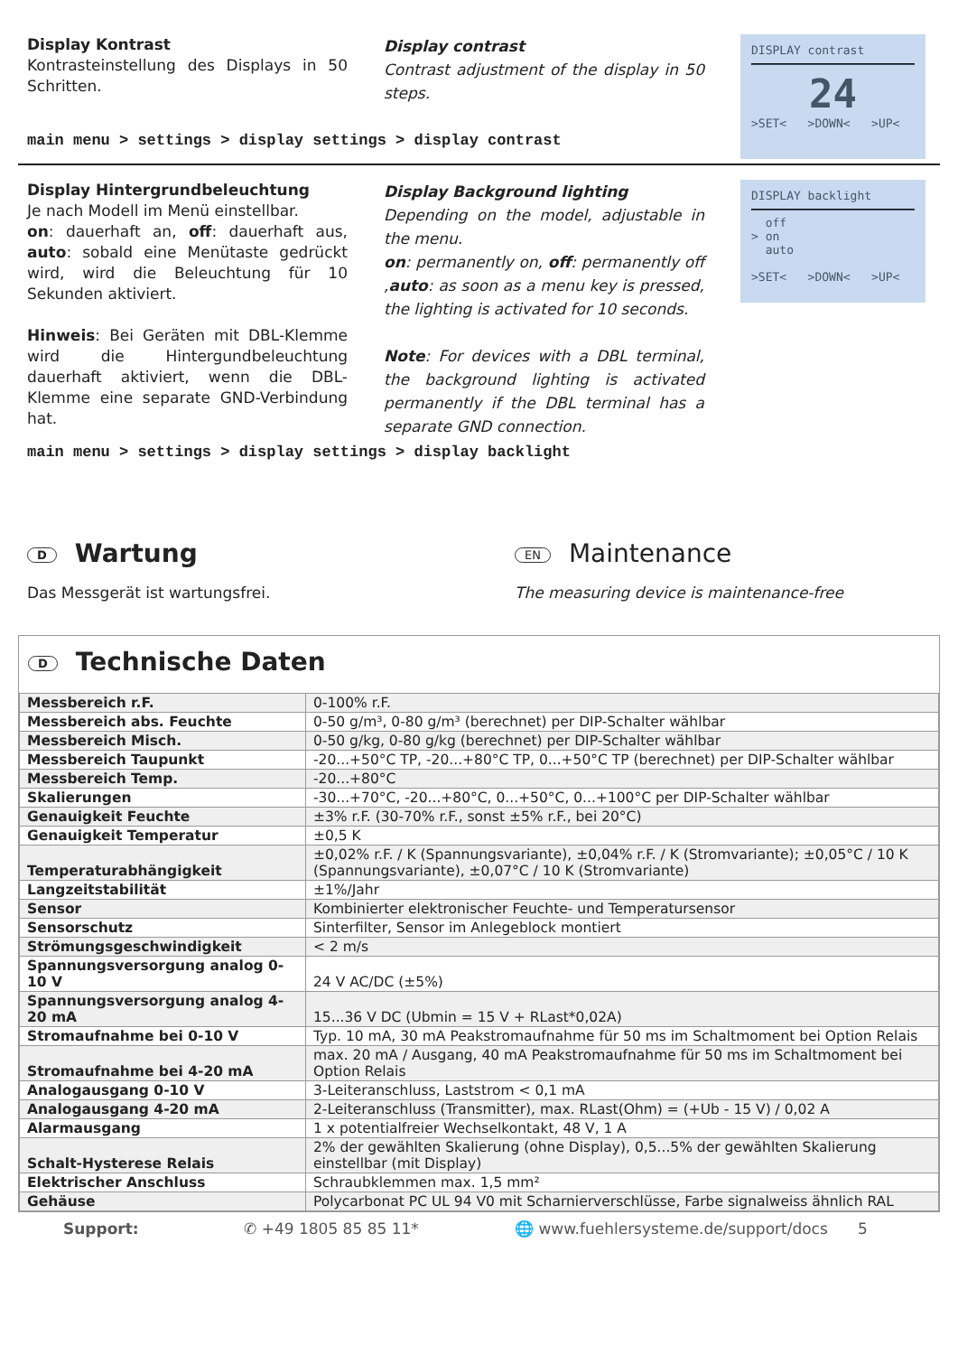Display Kontrast
Kontrasteinstellung des Displays in 50 Schritten.
Display contrast
Contrast adjustment of the display in 50 steps.
DISPLAY contrast
24
>SET< >DOWN< >UP<
main menu > settings > display settings > display contrast
Display Hintergrundbeleuchtung
Je nach Modell im Menü einstellbar.
on: dauerhaft an, off: dauerhaft aus, auto: sobald eine Menütaste gedrückt wird, wird die Beleuchtung für 10 Sekunden aktiviert.
Hinweis: Bei Geräten mit DBL-Klemme wird die Hintergundbeleuchtung dauerhaft aktiviert, wenn die DBL-Klemme eine separate GND-Verbindung hat.
Display Background lighting
Depending on the model, adjustable in the menu.
on: permanently on, off: permanently off ,auto: as soon as a menu key is pressed, the lighting is activated for 10 seconds.
Note: For devices with a DBL terminal, the background lighting is activated permanently if the DBL terminal has a separate GND connection.
DISPLAY backlight
off
> on
auto
>SET< >DOWN< >UP<
main menu > settings > display settings > display backlight
D Wartung
Das Messgerät ist wartungsfrei.
EN Maintenance
The measuring device is maintenance-free
D Technische Daten
| Messbereich r.F. | 0-100% r.F. |
| Messbereich abs. Feuchte | 0-50 g/m³, 0-80 g/m³ (berechnet) per DIP-Schalter wählbar |
| Messbereich Misch. | 0-50 g/kg, 0-80 g/kg (berechnet) per DIP-Schalter wählbar |
| Messbereich Taupunkt | -20...+50°C TP, -20...+80°C TP, 0...+50°C TP (berechnet) per DIP-Schalter wählbar |
| Messbereich Temp. | -20...+80°C |
| Skalierungen | -30...+70°C, -20...+80°C, 0...+50°C, 0...+100°C per DIP-Schalter wählbar |
| Genauigkeit Feuchte | ±3% r.F. (30-70% r.F., sonst ±5% r.F., bei 20°C) |
| Genauigkeit Temperatur | ±0,5 K |
| Temperaturabhängigkeit | ±0,02% r.F. / K (Spannungsvariante), ±0,04% r.F. / K (Stromvariante); ±0,05°C / 10 K (Spannungsvariante), ±0,07°C / 10 K (Stromvariante) |
| Langzeitstabilität | ±1%/Jahr |
| Sensor | Kombinierter elektronischer Feuchte- und Temperatursensor |
| Sensorschutz | Sinterfilter, Sensor im Anlegeblock montiert |
| Strömungsgeschwindigkeit | < 2 m/s |
| Spannungsversorgung analog 0-10 V | 24 V AC/DC (±5%) |
| Spannungsversorgung analog 4-20 mA | 15...36 V DC (Ubmin = 15 V + RLast*0,02A) |
| Stromaufnahme bei 0-10 V | Typ. 10 mA, 30 mA Peakstromaufnahme für 50 ms im Schaltmoment bei Option Relais |
| Stromaufnahme bei 4-20 mA | max. 20 mA / Ausgang, 40 mA Peakstromaufnahme für 50 ms im Schaltmoment bei Option Relais |
| Analogausgang 0-10 V | 3-Leiteranschluss, Laststrom < 0,1 mA |
| Analogausgang 4-20 mA | 2-Leiteranschluss (Transmitter), max. RLast(Ohm) = (+Ub - 15 V) / 0,02 A |
| Alarmausgang | 1 x potentialfreier Wechselkontakt, 48 V, 1 A |
| Schalt-Hysterese Relais | 2% der gewählten Skalierung (ohne Display), 0,5...5% der gewählten Skalierung einstellbar (mit Display) |
| Elektrischer Anschluss | Schraubklemmen max. 1,5 mm² |
| Gehäuse | Polycarbonat PC UL 94 V0 mit Scharnierverschlüsse, Farbe signalweiss ähnlich RAL |
Support: ✆ +49 1805 85 85 11* 🌐 www.fuehlersysteme.de/support/docs 5